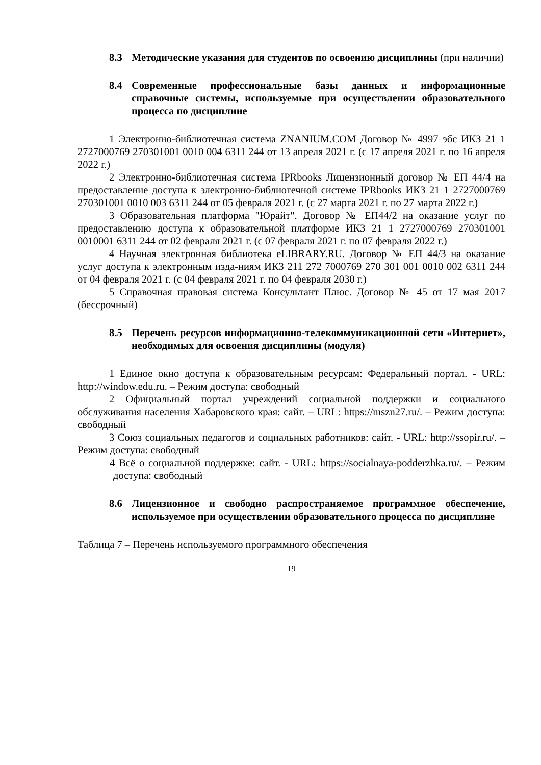8.3 Методические указания для студентов по освоению дисциплины (при наличии)
8.4 Современные профессиональные базы данных и информационные справочные системы, используемые при осуществлении образовательного процесса по дисциплине
1 Электронно-библиотечная система ZNANIUM.COM Договор № 4997 эбс ИКЗ 21 1 2727000769 270301001 0010 004 6311 244 от 13 апреля 2021 г. (с 17 апреля 2021 г. по 16 апреля 2022 г.)
2 Электронно-библиотечная система IPRbooks Лицензионный договор № ЕП 44/4 на предоставление доступа к электронно-библиотечной системе IPRbooks ИКЗ 21 1 2727000769 270301001 0010 003 6311 244 от 05 февраля 2021 г. (с 27 марта 2021 г. по 27 марта 2022 г.)
3 Образовательная платформа "Юрайт". Договор № ЕП44/2 на оказание услуг по предоставлению доступа к образовательной платформе ИКЗ 21 1 2727000769 270301001 0010001 6311 244 от 02 февраля 2021 г. (с 07 февраля 2021 г. по 07 февраля 2022 г.)
4 Научная электронная библиотека eLIBRARY.RU. Договор № ЕП 44/3 на оказание услуг доступа к электронным изда-ниям ИКЗ 211 272 7000769 270 301 001 0010 002 6311 244 от 04 февраля 2021 г. (с 04 февраля 2021 г. по 04 февраля 2030 г.)
5 Справочная правовая система Консультант Плюс. Договор № 45 от 17 мая 2017 (бессрочный)
8.5 Перечень ресурсов информационно-телекоммуникационной сети «Интернет», необходимых для освоения дисциплины (модуля)
1 Единое окно доступа к образовательным ресурсам: Федеральный портал. - URL: http://window.edu.ru. – Режим доступа: свободный
2 Официальный портал учреждений социальной поддержки и социального обслуживания населения Хабаровского края: сайт. – URL: https://mszn27.ru/. – Режим доступа: свободный
3 Союз социальных педагогов и социальных работников: сайт. - URL: http://ssopir.ru/. – Режим доступа: свободный
4 Всё о социальной поддержке: сайт. - URL: https://socialnaya-podderzhka.ru/. – Режим доступа: свободный
8.6 Лицензионное и свободно распространяемое программное обеспечение, используемое при осуществлении образовательного процесса по дисциплине
Таблица 7 – Перечень используемого программного обеспечения
19